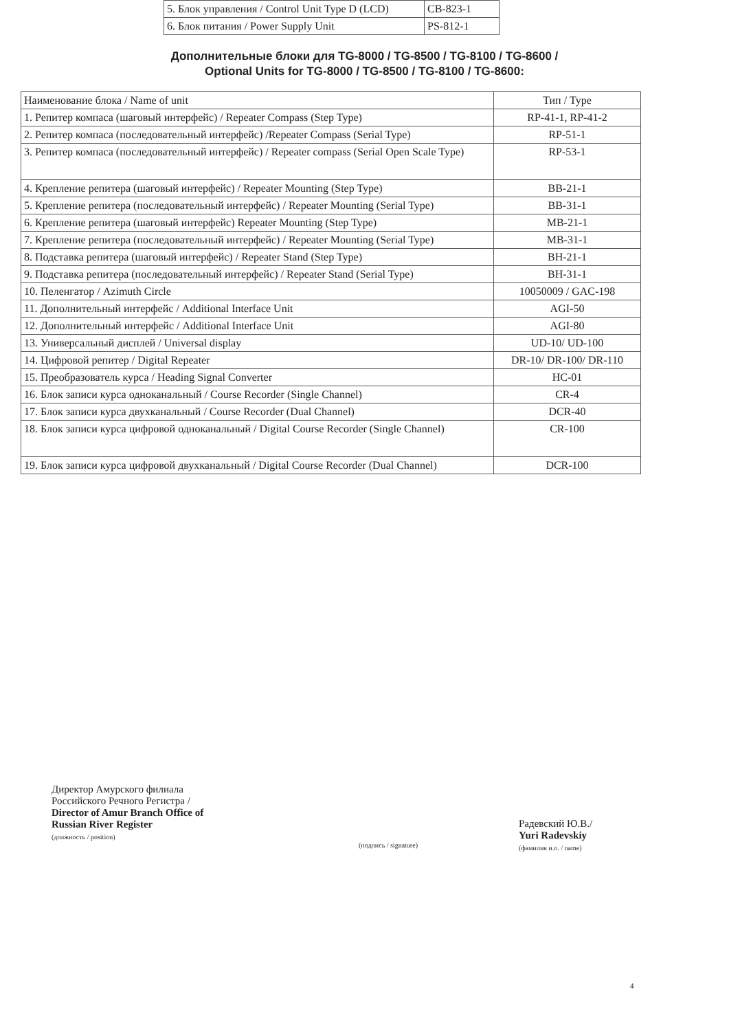| 5. Блок управления / Control Unit Type D (LCD) | CB-823-1 |
| 6. Блок питания / Power Supply Unit | PS-812-1 |
Дополнительные блоки для TG-8000 / TG-8500 / TG-8100 / TG-8600 /
Optional Units for TG-8000 / TG-8500 / TG-8100 / TG-8600:
| Наименование блока / Name of unit | Тип / Type |
| --- | --- |
| 1. Репитер компаса (шаговый интерфейс) / Repeater Compass (Step Type) | RP-41-1, RP-41-2 |
| 2. Репитер компаса (последовательный интерфейс) /Repeater Compass (Serial Type) | RP-51-1 |
| 3. Репитер компаса (последовательный интерфейс) / Repeater compass (Serial Open Scale Type) | RP-53-1 |
| 4. Крепление репитера (шаговый интерфейс) / Repeater Mounting (Step Type) | BB-21-1 |
| 5. Крепление репитера (последовательный интерфейс) / Repeater Mounting (Serial Type) | BB-31-1 |
| 6. Крепление репитера (шаговый интерфейс) Repeater Mounting (Step Type) | MB-21-1 |
| 7. Крепление репитера (последовательный интерфейс) / Repeater Mounting (Serial Type) | MB-31-1 |
| 8. Подставка репитера (шаговый интерфейс) / Repeater Stand (Step Type) | BH-21-1 |
| 9. Подставка репитера (последовательный интерфейс) / Repeater Stand (Serial Type) | BH-31-1 |
| 10. Пеленгатор / Azimuth Circle | 10050009 / GAC-198 |
| 11. Дополнительный интерфейс / Additional Interface Unit | AGI-50 |
| 12. Дополнительный интерфейс / Additional Interface Unit | AGI-80 |
| 13. Универсальный дисплей / Universal display | UD-10/ UD-100 |
| 14. Цифровой репитер / Digital Repeater | DR-10/ DR-100/ DR-110 |
| 15. Преобразователь курса / Heading Signal Converter | HC-01 |
| 16. Блок записи курса одноканальный / Course Recorder (Single Channel) | CR-4 |
| 17. Блок записи курса двухканальный / Course Recorder (Dual Channel) | DCR-40 |
| 18. Блок записи курса цифровой одноканальный / Digital Course Recorder (Single Channel) | CR-100 |
| 19. Блок записи курса цифровой двухканальный / Digital Course Recorder (Dual Channel) | DCR-100 |
Директор Амурского филиала
Российского Речного Регистра /
Director of Amur Branch Office of
Russian River Register
(должность / position)
(подпись / signature)
Радевский Ю.В./
Yuri Radevskiy
(фамилия и.о. / name)
4